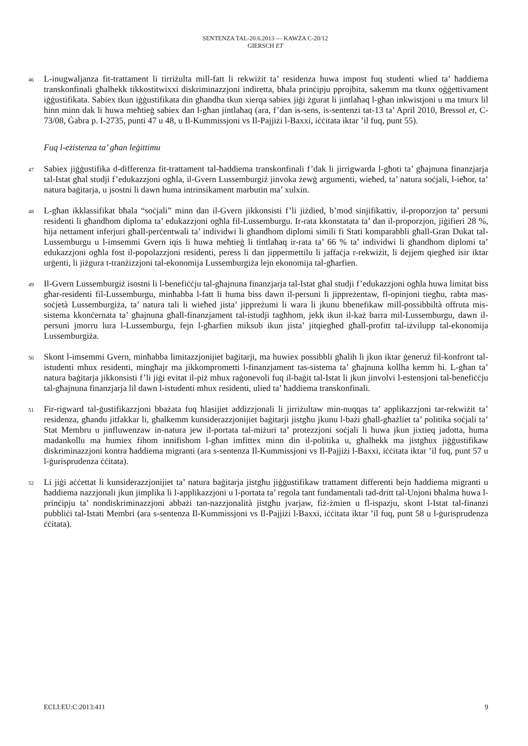SENTENZA TAL-20.6.2013 — KAWŻA C-20/12
GIERSCH ET
46
L-inugwaljanza fit-trattament li tirriżulta mill-fatt li rekwiżit ta’ residenza huwa impost fuq studenti wlied ta’ ħaddiema transkonfinali għalhekk tikkostitwixxi diskriminazzjoni indiretta, bħala prinċipju pprojbita, sakemm ma tkunx oġġettivament iġġustifikata. Sabiex tkun iġġustifikata din għandha tkun xierqa sabiex jiġi żgurat li jintlaħaq l-għan inkwistjoni u ma tmurx lil hinn minn dak li huwa meħtieġ sabiex dan l-għan jintlaħaq (ara, f’dan is-sens, is-sentenzi tat-13 ta’ April 2010, Bressol et, C-73/08, Ġabra p. I-2735, punti 47 u 48, u Il-Kummissjoni vs Il-Pajjiżi l-Baxxi, iċċitata iktar ’il fuq, punt 55).
Fuq l-eżistenza ta’ għan leġittimu
47
Sabiex jiġġustifika d-differenza fit-trattament tal-ħaddiema transkonfinali f’dak li jirrigwarda l-għoti ta’ għajnuna finanzjarja tal-Istat għal studji f’edukazzjoni ogħla, il-Gvern Lussemburgiż jinvoka żewġ argumenti, wieħed, ta’ natura soċjali, l-ieħor, ta’ natura baġitarja, u jsostni li dawn huma intrinsikament marbutin ma’ xulxin.
48
L-għan ikklassifikat bħala “soċjali” minn dan il-Gvern jikkonsisti f’li jiżdied, b’mod sinjifikattiv, il-proporzjon ta’ persuni residenti li għandhom diploma ta’ edukazzjoni ogħla fil-Lussemburgu. Ir-rata kkonstatata ta’ dan il-proporzjon, jiġifieri 28 %, hija nettament inferjuri għall-perċentwali ta’ individwi li għandhom diplomi simili fi Stati komparabbli għall-Gran Dukat tal-Lussemburgu u l-imsemmi Gvern iqis li huwa meħtieġ li tintlaħaq ir-rata ta’ 66 % ta’ individwi li għandhom diplomi ta’ edukazzjoni ogħla fost il-popolazzjoni residenti, peress li dan jippermettilu li jaffaċja r-rekwiżit, li dejjem qiegħed isir iktar urġenti, li jiżgura t-tranżizzjoni tal-ekonomija Lussemburgiża lejn ekonomija tal-għarfien.
49
Il-Gvern Lussemburgiż isostni li l-benefiċċju tal-għajnuna finanzjarja tal-Istat għal studji f’edukazzjoni ogħla huwa limitat biss għar-residenti fil-Lussemburgu, minħabba l-fatt li huma biss dawn il-persuni li jippreżentaw, fl-opinjoni tiegħu, rabta mas-soċjetà Lussemburgiża, ta’ natura tali li wieħed jista’ jippreżumi li wara li jkunu bbenefikaw mill-possibbiltà offruta mis-sistema kkonċernata ta’ għajnuna għall-finanzjament tal-istudji tagħhom, jekk ikun il-każ barra mil-Lussemburgu, dawn il-persuni jmorru lura l-Lussemburgu, fejn l-għarfien miksub ikun jista’ jitqiegħed għall-profitt tal-iżvilupp tal-ekonomija Lussemburgiża.
50
Skont l-imsemmi Gvern, minħabba limitazzjonijiet baġitarji, ma huwiex possibbli għalih li jkun iktar ġeneruż fil-konfront tal-istudenti mhux residenti, mingħajr ma jikkomprometti l-finanzjament tas-sistema ta’ għajnuna kollha kemm hi. L-għan ta’ natura baġitarja jikkonsisti f’li jiġi evitat il-piż mhux raġonevoli fuq il-baġit tal-Istat li jkun jinvolvi l-estensjoni tal-benefiċċju tal-għajnuna finanzjarja lil dawn l-istudenti mhux residenti, ulied ta’ ħaddiema transkonfinali.
51
Fir-rigward tal-ġustifikazzjoni bbażata fuq ħlasijiet addizzjonali li jirriżultaw min-nuqqas ta’ applikazzjoni tar-rekwiżit ta’ residenza, għandu jitfakkar li, għalkemm kunsiderazzjonijiet baġitarji jistgħu jkunu l-bażi għall-għażliet ta’ politika soċjali ta’ Stat Membru u jinfluwenzaw in-natura jew il-portata tal-miżuri ta’ protezzjoni soċjali li huwa jkun jixtieq jadotta, huma madankollu ma humiex fihom innifishom l-għan imfittex minn din il-politika u, għalhekk ma jistgħux jiġġustifikaw diskriminazzjoni kontra ħaddiema migranti (ara s-sentenza Il-Kummissjoni vs Il-Pajjiżi l-Baxxi, iċċitata iktar ’il fuq, punt 57 u l-ġurisprudenza ċċitata).
52
Li jiġi aċċettat li kunsiderazzjonijiet ta’ natura baġitarja jistgħu jiġġustifikaw trattament differenti bejn ħaddiema migranti u ħaddiema nazzjonali jkun jimplika li l-applikazzjoni u l-portata ta’ regola tant fundamentali tad-dritt tal-Unjoni bħalma huwa l-prinċipju ta’ nondiskriminazzjoni abbażi tan-nazzjonalità jistgħu jvarjaw, fiż-żmien u fl-ispazju, skont l-Istat tal-finanzi pubbliċi tal-Istati Membri (ara s-sentenza Il-Kummissjoni vs Il-Pajjiżi l-Baxxi, iċċitata iktar ’il fuq, punt 58 u l-ġurisprudenza ċċitata).
ECLI:EU:C:2013:411 9